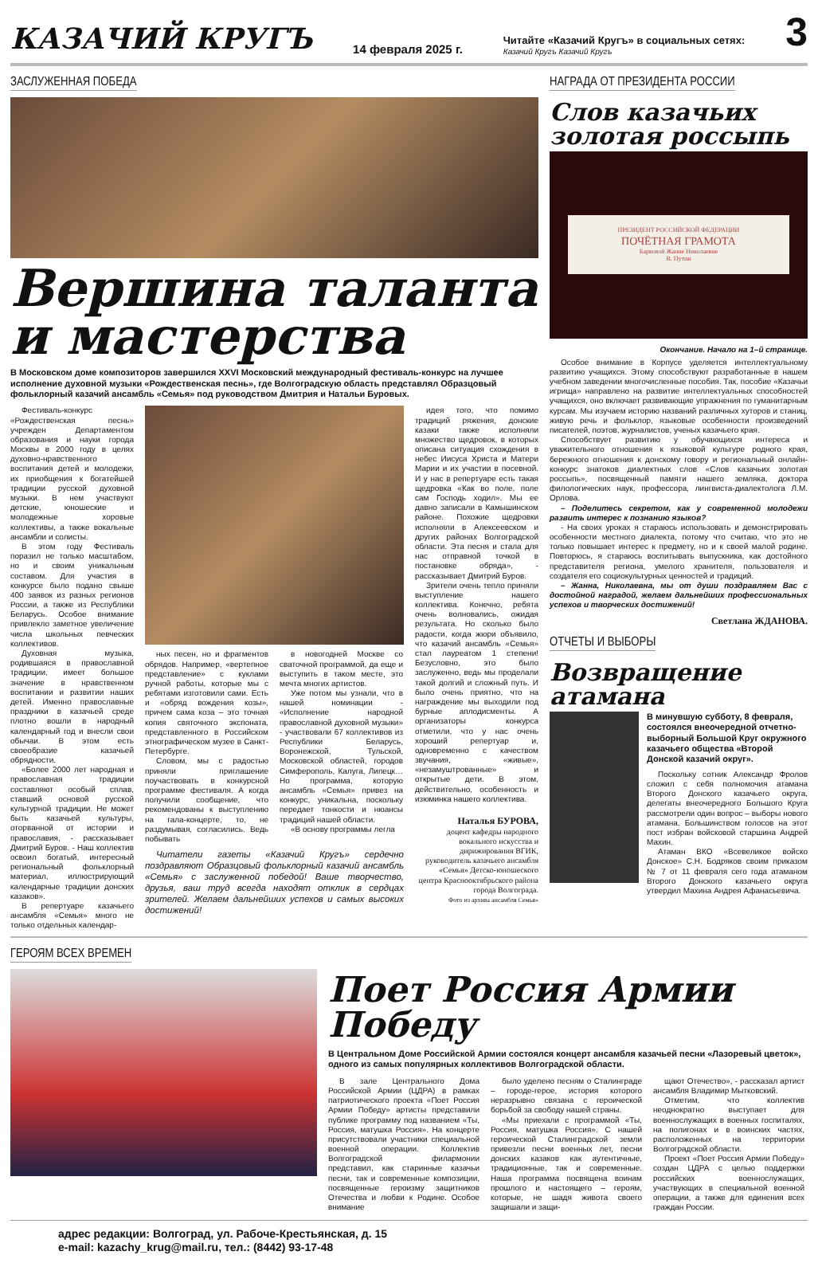КАЗАЧИЙ КРУГЪ
14 февраля 2025 г.
Читайте «Казачий Кругъ» в социальных сетях:
Казачий Кругъ Казачий Кругъ
3
ЗАСЛУЖЕННАЯ ПОБЕДА
Вершина таланта и мастерства
В Московском доме композиторов завершился XXVI Московский международный фестиваль-конкурс на лучшее исполнение духовной музыки «Рождественская песнь», где Волгоградскую область представлял Образцовый фольклорный казачий ансамбль «Семья» под руководством Дмитрия и Натальи Буровых.
Фестиваль-конкурс «Рождественская песнь» учрежден Департаментом образования и науки города Москвы в 2000 году в целях духовно-нравственного воспитания детей и молодежи, их приобщения к богатейшей традиции русской духовной музыки. В нем участвуют детские, юношеские и молодежные хоровые коллективы, а также вокальные ансамбли и солисты.
В этом году Фестиваль поразил не только масштабом, но и своим уникальным составом. Для участия в конкурсе было подано свыше 400 заявок из разных регионов России, а также из Республики Беларусь. Особое внимание привлекло заметное увеличение числа школьных певческих коллективов.
Духовная музыка, родившаяся в православной традиции, имеет большое значение в нравственном воспитании и развитии наших детей. Именно православные праздники в казачьей среде плотно вошли в народный календарный год и внесли свои обычаи. В этом есть своеобразие казачьей обрядности.
«Более 2000 лет народная и православная традиции составляют особый сплав, ставший основой русской культурной традиции. Не может быть казачьей культуры, оторванной от истории и православия, - рассказывает Дмитрий Буров. - Наш коллектив освоил богатый, интересный региональный фольклорный материал, иллюстрирующий календарные традиции донских казаков».
В репертуаре казачьего ансамбля «Семья» много не только отдельных календар-
ных песен, но и фрагментов обрядов. Например, «вертепное представление» с куклами ручной работы, которые мы с ребятами изготовили сами. Есть и «обряд вождения козы», причем сама коза – это точная копия святочного экспоната, представленного в Российском этнографическом музее в Санкт-Петербурге.
Словом, мы с радостью приняли приглашение поучаствовать в конкурсной программе фестиваля. А когда получили сообщение, что рекомендованы к выступлению на гала-концерте, то, не раздумывая, согласились. Ведь побывать
в новогодней Москве со сваточной программой, да еще и выступить в таком месте, это мечта многих артистов.
Уже потом мы узнали, что в нашей номинации - «Исполнение народной православной духовной музыки» - участвовали 67 коллективов из Республики Беларусь, Воронежской, Тульской, Московской областей, городов Симферополь, Калуга, Липецк… Но программа, которую ансамбль «Семья» привез на конкурс, уникальна, поскольку передает тонкости и нюансы традиций нашей области.
«В основу программы легла
Читатели газеты «Казачий Кругъ» сердечно поздравляют Образцовый фольклорный казачий ансамбль «Семья» с заслуженной победой! Ваше творчество, друзья, ваш труд всегда находят отклик в сердцах зрителей. Желаем дальнейших успехов и самых высоких достижений!
идея того, что помимо традиций ряжения, донские казаки также исполняли множество щедровок, в которых описана ситуация схождения в небес Иисуса Христа и Матери Марии и их участии в посевной. И у нас в репертуаре есть такая щедровка «Как во поле, поле сам Господь ходил». Мы ее давно записали в Камышинском районе. Похожие щедровки исполняли в Алексеевском и других районах Волгоградской области. Эта песня и стала для нас отправной точкой в постановке обряда», - рассказывает Дмитрий Буров.
Зрители очень тепло приняли выступление нашего коллектива. Конечно, ребята очень волновались, ожидая результата. Но сколько было радости, когда жюри объявило, что казачий ансамбль «Семья» стал лауреатом 1 степени! Безусловно, это было заслуженно, ведь мы проделали такой долгий и сложный путь. И было очень приятно, что на награждение мы выходили под бурные аплодисменты. А организаторы конкурса отметили, что у нас очень хороший репертуар и, одновременно с качеством звучания, «живые», «незамуштрованные» и открытые дети. В этом, действительно, особенность и изюминка нашего коллектива.
Наталья БУРОВА,
доцент кафедры народного вокального искусства и дирижирования ВГИК, руководитель казачьего ансамбля «Семья» Детско-юношеского центра Краснооктябрьского района города Волгограда.
Фото из архива ансамбля Семья»
НАГРАДА ОТ ПРЕЗИДЕНТА РОССИИ
Слов казачьих золотая россыпь
ПРЕЗИДЕНТ РОССИЙСКОЙ ФЕДЕРАЦИИ
ПОЧЁТНАЯ ГРАМОТА
Барковой Жанне Николаевне
В. Путин
Окончание. Начало на 1–й странице.
Особое внимание в Корпусе уделяется интеллектуальному развитию учащихся. Этому способствуют разработанные в нашем учебном заведении многочисленные пособия. Так, пособие «Казачьи игрища» направлено на развитие интеллектуальных способностей учащихся, оно включает развивающие упражнения по гуманитарным курсам. Мы изучаем историю названий различных хуторов и станиц, живую речь и фольклор, языковые особенности произведений писателей, поэтов, журналистов, ученых казачьего края.
Способствует развитию у обучающихся интереса и уважительного отношения к языковой культуре родного края, бережного отношения к донскому говору и региональный онлайн-конкурс знатоков диалектных слов «Слов казачьих золотая россыпь», посвященный памяти нашего земляка, доктора филологических наук, профессора, лингвиста-диалектолога Л.М. Орлова.
– Поделитесь секретом, как у современной молодежи развить интерес к познанию языков?
- На своих уроках я стараюсь использовать и демонстрировать особенности местного диалекта, потому что считаю, что это не только повышает интерес к предмету, но и к своей малой родине. Повторюсь, я стараюсь воспитывать выпускника, как достойного представителя региона, умелого хранителя, пользователя и создателя его социокультурных ценностей и традиций.
– Жанна, Николаевна, мы от души поздравляем Вас с достойной наградой, желаем дальнейших профессиональных успехов и творческих достижений!
Светлана ЖДАНОВА.
ОТЧЕТЫ И ВЫБОРЫ
Возвращение атамана
В минувшую субботу, 8 февраля, состоялся внеочередной отчетно-выборный Большой Круг окружного казачьего общества «Второй Донской казачий округ».
Поскольку сотник Александр Фролов сложил с себя полномочия атамана Второго Донского казачьего округа, делегаты внеочередного Большого Круга рассмотрели один вопрос – выборы нового атамана. Большинством голосов на этот пост избран войсковой старшина Андрей Махин.
Атаман ВКО «Всевеликое войско Донское» С.Н. Бодряков своим приказом № 7 от 11 февраля сего года атаманом Второго Донского казачьего округа утвердил Махина Андрея Афанасьевича.
ГЕРОЯМ ВСЕХ ВРЕМЕН
Поет Россия Армии Победу
В Центральном Доме Российской Армии состоялся концерт ансамбля казачьей песни «Лазоревый цветок», одного из самых популярных коллективов Волгоградской области.
В зале Центрального Дома Российской Армии (ЦДРА) в рамках патриотического проекта «Поет Россия Армии Победу» артисты представили публике программу под названием «Ты, Россия, матушка Россия». На концерте присутствовали участники специальной военной операции. Коллектив Волгоградской филармонии представил, как старинные казачьи песни, так и современные композиции, посвященные героизму защитников Отечества и любви к Родине. Особое внимание
было уделено песням о Сталинграде – городе-герое, история которого неразрывно связана с героической борьбой за свободу нашей страны.
«Мы приехали с программой «Ты, Россия, матушка Россия». С нашей героической Сталинградской земли привезли песни военных лет, песни донских казаков как аутентичные, традиционные, так и современные. Наша программа посвящена воинам прошлого и настоящего – героям, которые, не шадя живота своего защишали и защи-
щают Отечество», - рассказал артист ансамбля Владимир Мытковский.
Отметим, что коллектив неоднократно выступает для военнослужащих в военных госпиталях, на полигонах и в воинских частях, расположенных на территории Волгоградской области.
Проект «Поет Россия Армии Победу» создан ЦДРА с целью поддержки российских военнослужащих, участвующих в специальной военной операции, а также для единения всех граждан России.
адрес редакции: Волгоград, ул. Рабоче-Крестьянская, д. 15
e-mail: kazachy_krug@mail.ru, тел.: (8442) 93-17-48